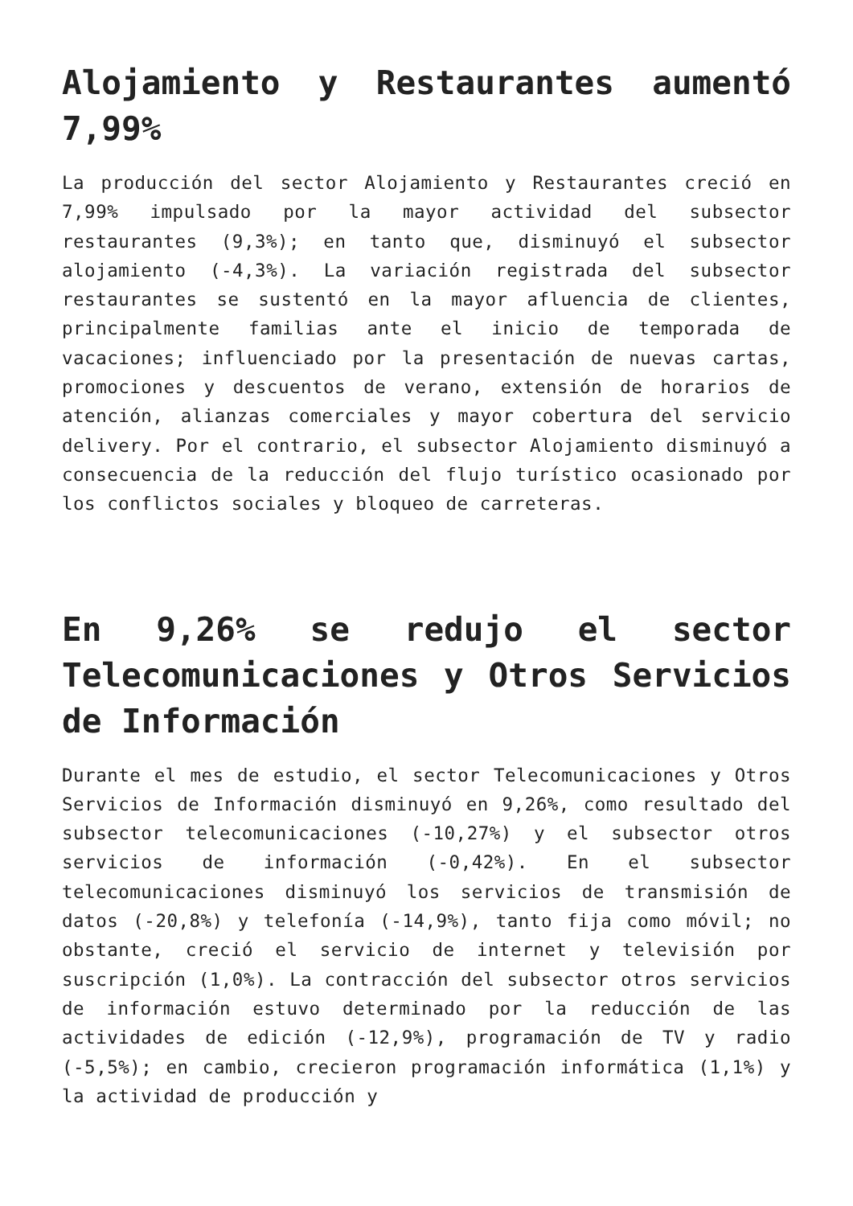Alojamiento y Restaurantes aumentó 7,99%
La producción del sector Alojamiento y Restaurantes creció en 7,99% impulsado por la mayor actividad del subsector restaurantes (9,3%); en tanto que, disminuyó el subsector alojamiento (-4,3%). La variación registrada del subsector restaurantes se sustentó en la mayor afluencia de clientes, principalmente familias ante el inicio de temporada de vacaciones; influenciado por la presentación de nuevas cartas, promociones y descuentos de verano, extensión de horarios de atención, alianzas comerciales y mayor cobertura del servicio delivery. Por el contrario, el subsector Alojamiento disminuyó a consecuencia de la reducción del flujo turístico ocasionado por los conflictos sociales y bloqueo de carreteras.
En 9,26% se redujo el sector Telecomunicaciones y Otros Servicios de Información
Durante el mes de estudio, el sector Telecomunicaciones y Otros Servicios de Información disminuyó en 9,26%, como resultado del subsector telecomunicaciones (-10,27%) y el subsector otros servicios de información (-0,42%). En el subsector telecomunicaciones disminuyó los servicios de transmisión de datos (-20,8%) y telefonía (-14,9%), tanto fija como móvil; no obstante, creció el servicio de internet y televisión por suscripción (1,0%). La contracción del subsector otros servicios de información estuvo determinado por la reducción de las actividades de edición (-12,9%), programación de TV y radio (-5,5%); en cambio, crecieron programación informática (1,1%) y la actividad de producción y